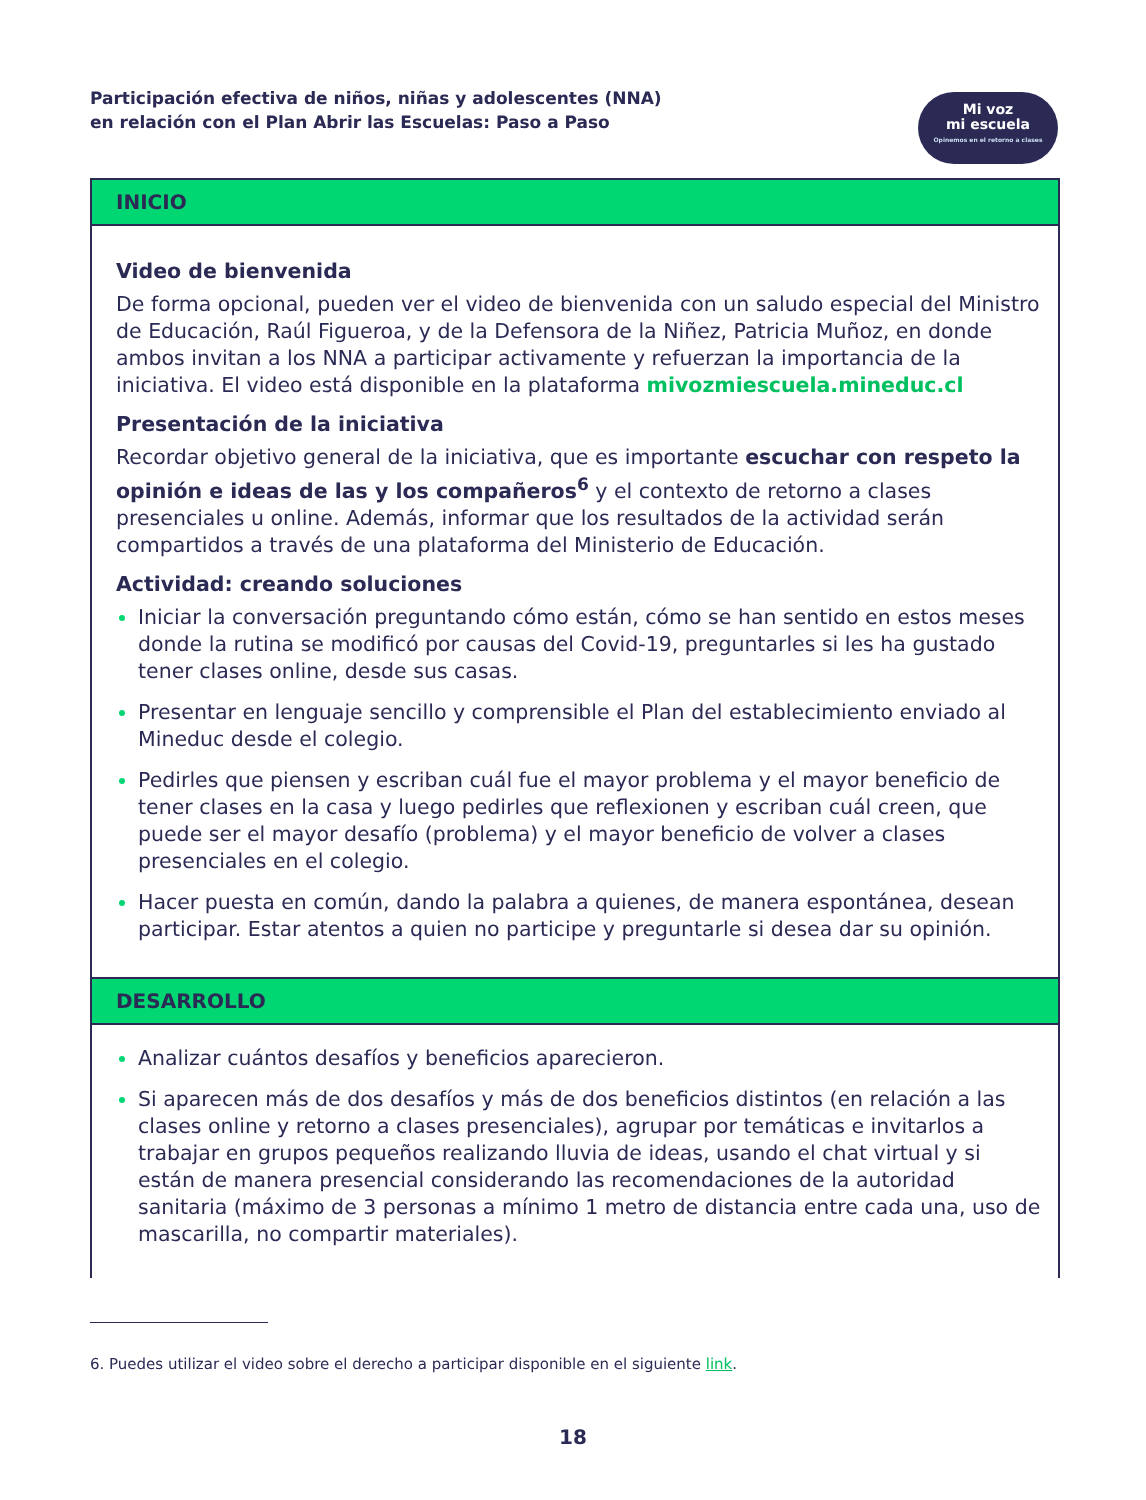Participación efectiva de niños, niñas y adolescentes (NNA)
en relación con el Plan Abrir las Escuelas: Paso a Paso
Mi voz
mi escuela
Opinemos en el retorno a clases
INICIO
Video de bienvenida
De forma opcional, pueden ver el video de bienvenida con un saludo especial del Ministro de Educación, Raúl Figueroa, y de la Defensora de la Niñez, Patricia Muñoz, en donde ambos invitan a los NNA a participar activamente y refuerzan la importancia de la iniciativa. El video está disponible en la plataforma mivozmiescuela.mineduc.cl
Presentación de la iniciativa
Recordar objetivo general de la iniciativa, que es importante escuchar con respeto la opinión e ideas de las y los compañeros<sup>6</sup> y el contexto de retorno a clases presenciales u online. Además, informar que los resultados de la actividad serán compartidos a través de una plataforma del Ministerio de Educación.
Actividad: creando soluciones
Iniciar la conversación preguntando cómo están, cómo se han sentido en estos meses donde la rutina se modificó por causas del Covid-19, preguntarles si les ha gustado tener clases online, desde sus casas.
Presentar en lenguaje sencillo y comprensible el Plan del establecimiento enviado al Mineduc desde el colegio.
Pedirles que piensen y escriban cuál fue el mayor problema y el mayor beneficio de tener clases en la casa y luego pedirles que reflexionen y escriban cuál creen, que puede ser el mayor desafío (problema) y el mayor beneficio de volver a clases presenciales en el colegio.
Hacer puesta en común, dando la palabra a quienes, de manera espontánea, desean participar. Estar atentos a quien no participe y preguntarle si desea dar su opinión.
DESARROLLO
Analizar cuántos desafíos y beneficios aparecieron.
Si aparecen más de dos desafíos y más de dos beneficios distintos (en relación a las clases online y retorno a clases presenciales), agrupar por temáticas e invitarlos a trabajar en grupos pequeños realizando lluvia de ideas, usando el chat virtual y si están de manera presencial considerando las recomendaciones de la autoridad sanitaria (máximo de 3 personas a mínimo 1 metro de distancia entre cada una, uso de mascarilla, no compartir materiales).
6. Puedes utilizar el video sobre el derecho a participar disponible en el siguiente link.
18